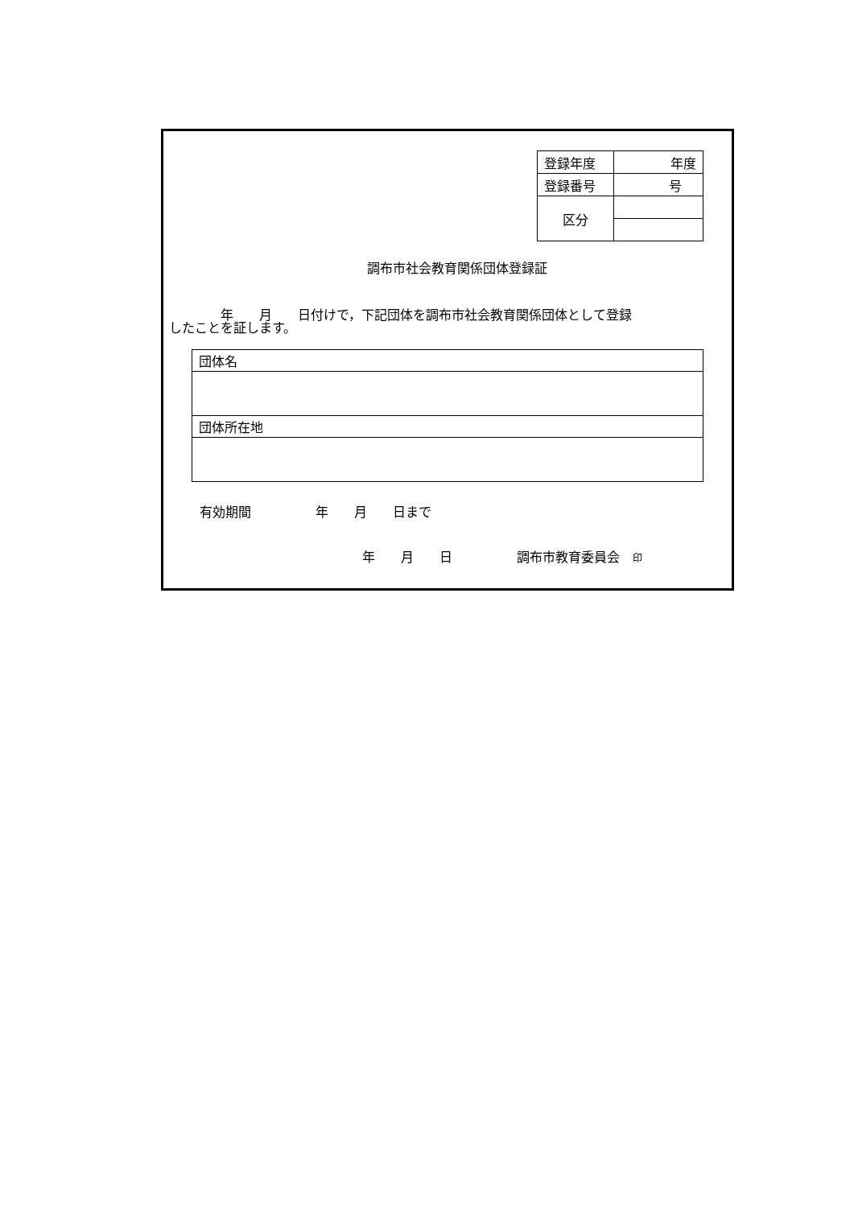| 登録年度 | 年度 |
| 登録番号 | 号 |
| 区分 | |
調布市社会教育関係団体登録証
　　　　年　　月　　日付けで，下記団体を調布市社会教育関係団体として登録
したことを証します。
| 団体名 |
| 団体所在地 |
有効期間　　　　　年　　月　　日まで
年　　月　　日　　　　　調布市教育委員会　印